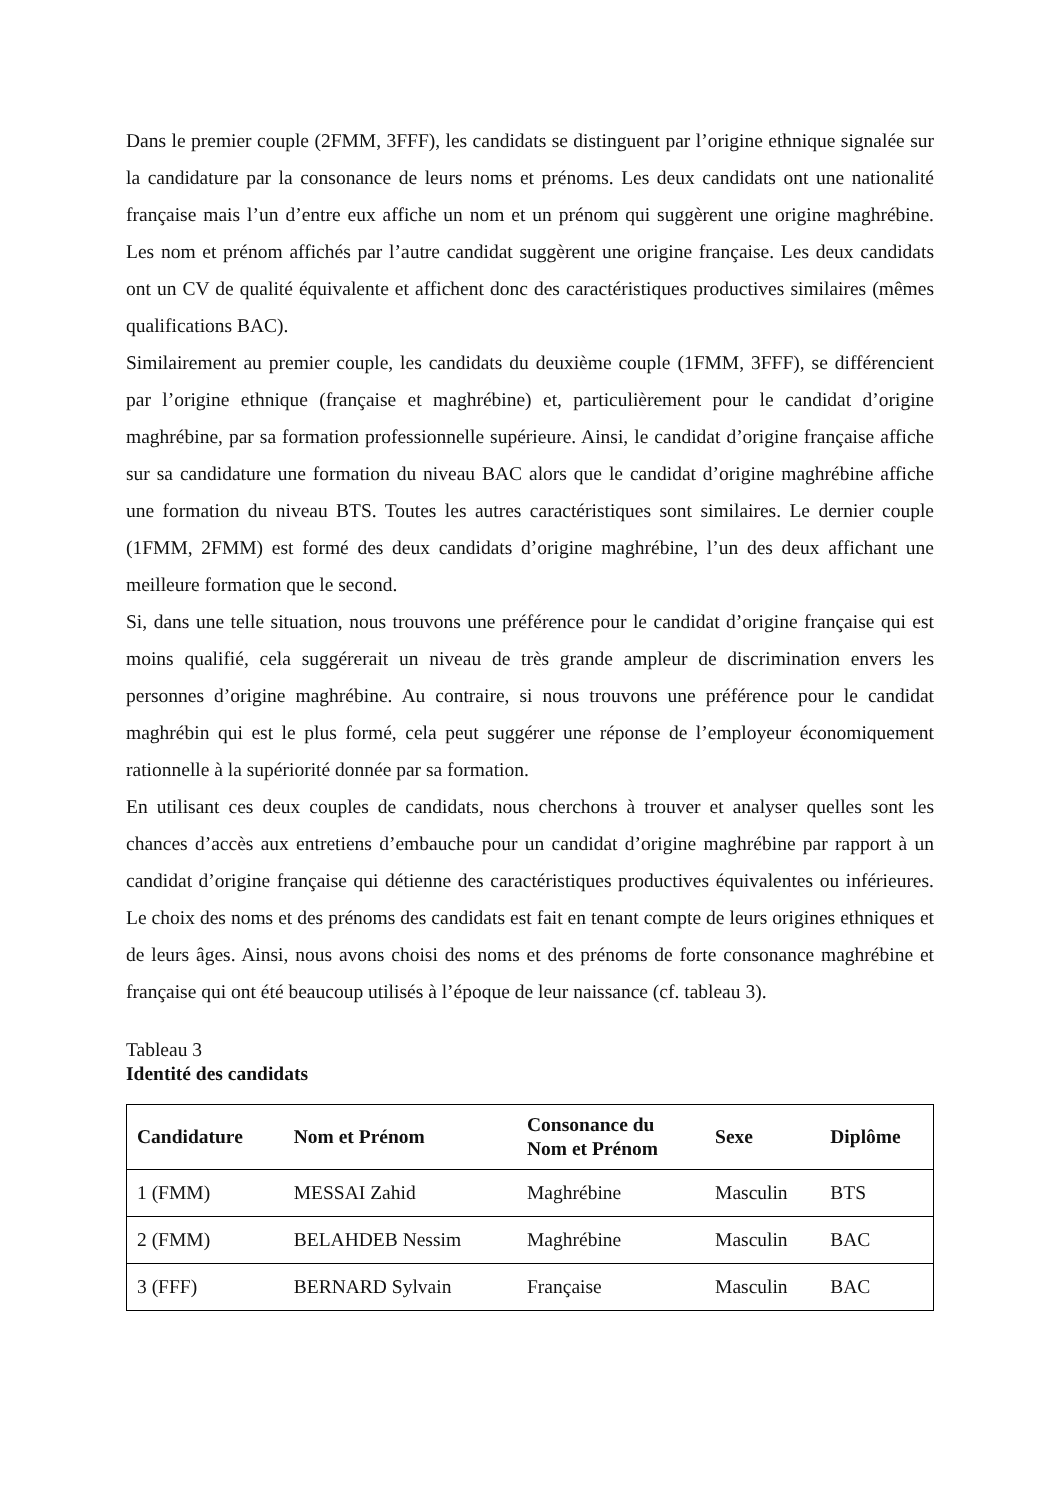Dans le premier couple (2FMM, 3FFF), les candidats se distinguent par l’origine ethnique signalée sur la candidature par la consonance de leurs noms et prénoms. Les deux candidats ont une nationalité française mais l’un d’entre eux affiche un nom et un prénom qui suggèrent une origine maghrébine. Les nom et prénom affichés par l’autre candidat suggèrent une origine française. Les deux candidats ont un CV de qualité équivalente et affichent donc des caractéristiques productives similaires (mêmes qualifications BAC).
Similairement au premier couple, les candidats du deuxième couple (1FMM, 3FFF), se différencient par l’origine ethnique (française et maghrébine) et, particulièrement pour le candidat d’origine maghrébine, par sa formation professionnelle supérieure. Ainsi, le candidat d’origine française affiche sur sa candidature une formation du niveau BAC alors que le candidat d’origine maghrébine affiche une formation du niveau BTS. Toutes les autres caractéristiques sont similaires. Le dernier couple (1FMM, 2FMM) est formé des deux candidats d’origine maghrébine, l’un des deux affichant une meilleure formation que le second.
Si, dans une telle situation, nous trouvons une préférence pour le candidat d’origine française qui est moins qualifié, cela suggérerait un niveau de très grande ampleur de discrimination envers les personnes d’origine maghrébine. Au contraire, si nous trouvons une préférence pour le candidat maghrébin qui est le plus formé, cela peut suggérer une réponse de l’employeur économiquement rationnelle à la supériorité donnée par sa formation.
En utilisant ces deux couples de candidats, nous cherchons à trouver et analyser quelles sont les chances d’accès aux entretiens d’embauche pour un candidat d’origine maghrébine par rapport à un candidat d’origine française qui détienne des caractéristiques productives équivalentes ou inférieures. Le choix des noms et des prénoms des candidats est fait en tenant compte de leurs origines ethniques et de leurs âges. Ainsi, nous avons choisi des noms et des prénoms de forte consonance maghrébine et française qui ont été beaucoup utilisés à l’époque de leur naissance (cf. tableau 3).
Tableau 3
Identité des candidats
| Candidature | Nom et Prénom | Consonance du Nom et Prénom | Sexe | Diplôme |
| --- | --- | --- | --- | --- |
| 1 (FMM) | MESSAI Zahid | Maghrébine | Masculin | BTS |
| 2 (FMM) | BELAHDEB Nessim | Maghrébine | Masculin | BAC |
| 3 (FFF) | BERNARD Sylvain | Française | Masculin | BAC |